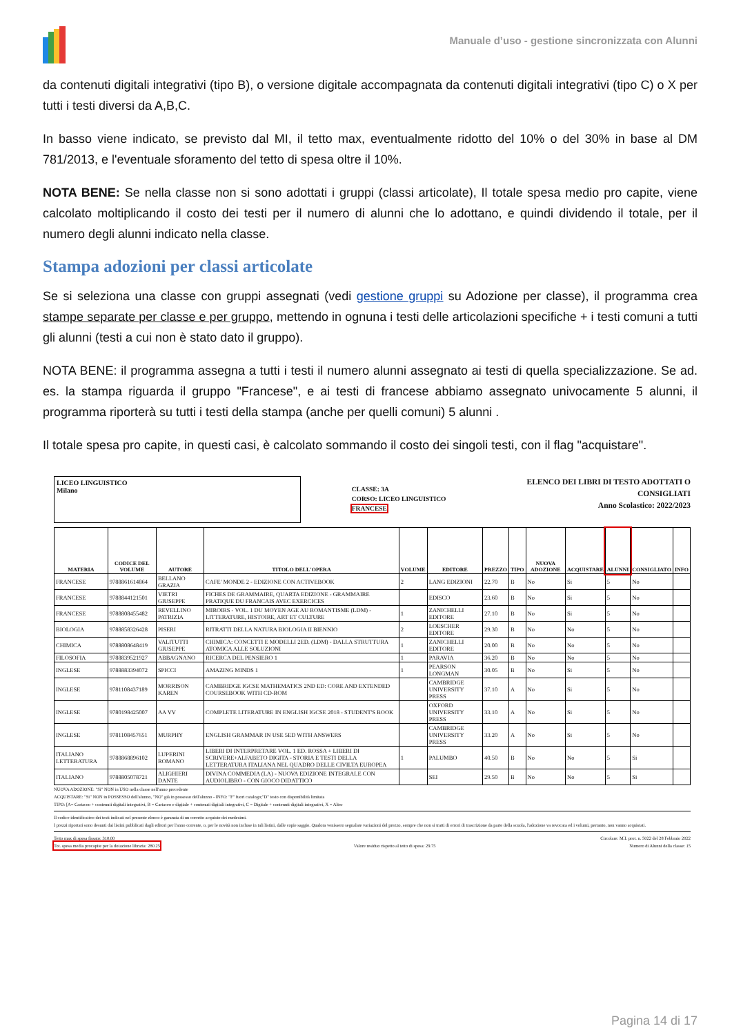Manuale d’uso - gestione sincronizzata con Alunni
da contenuti digitali integrativi (tipo B), o versione digitale accompagnata da contenuti digitali integrativi (tipo C) o X per tutti i testi diversi da A,B,C.
In basso viene indicato, se previsto dal MI, il tetto max, eventualmente ridotto del 10% o del 30% in base al DM 781/2013, e l'eventuale sforamento del tetto di spesa oltre il 10%.
NOTA BENE: Se nella classe non si sono adottati i gruppi (classi articolate), Il totale spesa medio pro capite, viene calcolato moltiplicando il costo dei testi per il numero di alunni che lo adottano, e quindi dividendo il totale, per il numero degli alunni indicato nella classe.
Stampa adozioni per classi articolate
Se si seleziona una classe con gruppi assegnati (vedi gestione gruppi su Adozione per classe), il programma crea stampe separate per classe e per gruppo, mettendo in ognuna i testi delle articolazioni specifiche + i testi comuni a tutti gli alunni (testi a cui non è stato dato il gruppo).
NOTA BENE: il programma assegna a tutti i testi il numero alunni assegnato ai testi di quella specializzazione. Se ad. es. la stampa riguarda il gruppo "Francese", e ai testi di francese abbiamo assegnato univocamente 5 alunni, il programma riporterà su tutti i testi della stampa (anche per quelli comuni) 5 alunni .
Il totale spesa pro capite, in questi casi, è calcolato sommando il costo dei singoli testi, con il flag "acquistare".
LICEO LINGUISTICO
Milano
CLASSE: 3A
CORSO: LICEO LINGUISTICO
FRANCESE
ELENCO DEI LIBRI DI TESTO ADOTTATI O
CONSIGLIATI
Anno Scolastico: 2022/2023
| MATERIA | CODICE DEL VOLUME | AUTORE | TITOLO DELL'OPERA | VOLUME | EDITORE | PREZZO | TIPO | NUOVA ADOZIONE | ACQUISTARE | ALUNNI | CONSIGLIATO | INFO |
| --- | --- | --- | --- | --- | --- | --- | --- | --- | --- | --- | --- | --- |
| FRANCESE | 9788861614864 | BELLANO GRAZIA | CAFE' MONDE 2 - EDIZIONE CON ACTIVEBOOK | 2 | LANG EDIZIONI | 22.70 | B | No | Si | 5 | No | |
| FRANCESE | 9788844121501 | VIETRI GIUSEPPE | FICHES DE GRAMMAIRE, QUARTA EDIZIONE - GRAMMAIRE PRATIQUE DU FRANCAIS AVEC EXERCICES | | EDISCO | 23.60 | B | No | Si | 5 | No | |
| FRANCESE | 9788808455482 | REVELLINO PATRIZIA | MIROIRS - VOL. 1 DU MOYEN AGE AU ROMANTISME (LDM) - LITTERATURE, HISTOIRE, ART ET CULTURE | 1 | ZANICHELLI EDITORE | 27.10 | B | No | Si | 5 | No | |
| BIOLOGIA | 9788858326428 | PISERI | RITRATTI DELLA NATURA BIOLOGIA II BIENNIO | 2 | LOESCHER EDITORE | 29.30 | B | No | No | 5 | No | |
| CHIMICA | 9788808648419 | VALITUTTI GIUSEPPE | CHIMICA: CONCETTI E MODELLI 2ED. (LDM) - DALLA STRUTTURA ATOMICA ALLE SOLUZIONI | 1 | ZANICHELLI EDITORE | 20.00 | B | No | No | 5 | No | |
| FILOSOFIA | 9788839521927 | ABBAGNANO | RICERCA DEL PENSIERO 1 | 1 | PARAVIA | 36.20 | B | No | No | 5 | No | |
| INGLESE | 9788883394072 | SPICCI | AMAZING MINDS 1 | 1 | PEARSON LONGMAN | 30.05 | B | No | Si | 5 | No | |
| INGLESE | 9781108437189 | MORRISON KAREN | CAMBRIDGE IGCSE MATHEMATICS 2ND ED: CORE AND EXTENDED COURSEBOOK WITH CD-ROM | | CAMBRIDGE UNIVERSITY PRESS | 37.10 | A | No | Si | 5 | No | |
| INGLESE | 9780198425007 | AA VV | COMPLETE LITERATURE IN ENGLISH IGCSE 2018 - STUDENT'S BOOK | | OXFORD UNIVERSITY PRESS | 33.10 | A | No | Si | 5 | No | |
| INGLESE | 9781108457651 | MURPHY | ENGLISH GRAMMAR IN USE 5ED WITH ANSWERS | | CAMBRIDGE UNIVERSITY PRESS | 33.20 | A | No | Si | 5 | No | |
| ITALIANO LETTERATURA | 9788868896102 | LUPERINI ROMANO | LIBERI DI INTERPRETARE VOL. 1 ED. ROSSA + LIBERI DI SCRIVERE+ALFABETO DIGITA - STORIA E TESTI DELLA LETTERATURA ITALIANA NEL QUADRO DELLE CIVILTA EUROPEA | 1 | PALUMBO | 40.50 | B | No | No | 5 | Si | |
| ITALIANO | 9788805078721 | ALIGHIERI DANTE | DIVINA COMMEDIA (LA) - NUOVA EDIZIONE INTEGRALE CON AUDIOLIBRO - CON GIOCO DIDATTICO | | SEI | 29.50 | B | No | No | 5 | Si | |
NUOVA ADOZIONE: "Si" NON in USO nella classe nell'anno precedente
ACQUISTARE: "Si" NON in POSSESSO dell'alunno, "NO" già in possesso dell'alunno - INFO: "F" fuori catalogo;"D" testo con disponibilità limitata
TIPO: [A= Cartaceo + contenuti digitali integrativi, B = Cartaceo e digitale + contenuti digitali integrativi, C = Digitale + contenuti digitali integrativi, X = Altro
Il codice identificativo dei testi indicati nel presente elenco è garanzia di un corretto acquisto dei medesimi.
I prezzi riportati sono desunti dai listini pubblicati dagli editori per l'anno corrente, o, per le novità non incluse in tali listini, dalle copie saggio. Qualora venissero segnalate variazioni del prezzo, sempre che non si tratti di errori di trascrizione da parte della scuola, l'adozione va revocata ed i volumi, pertanto, non vanno acquistati.
Tetto max di spesa fissato: 310.00 Circolare: M.I. prot. n. 5022 del 28 Febbraio 2022
Tot. spesa media procapite per la dotazione libraria: 280.25 Valore residuo rispetto al tetto di spesa: 29.75 Numero di Alunni della classe: 15
Pagina 14 di 17